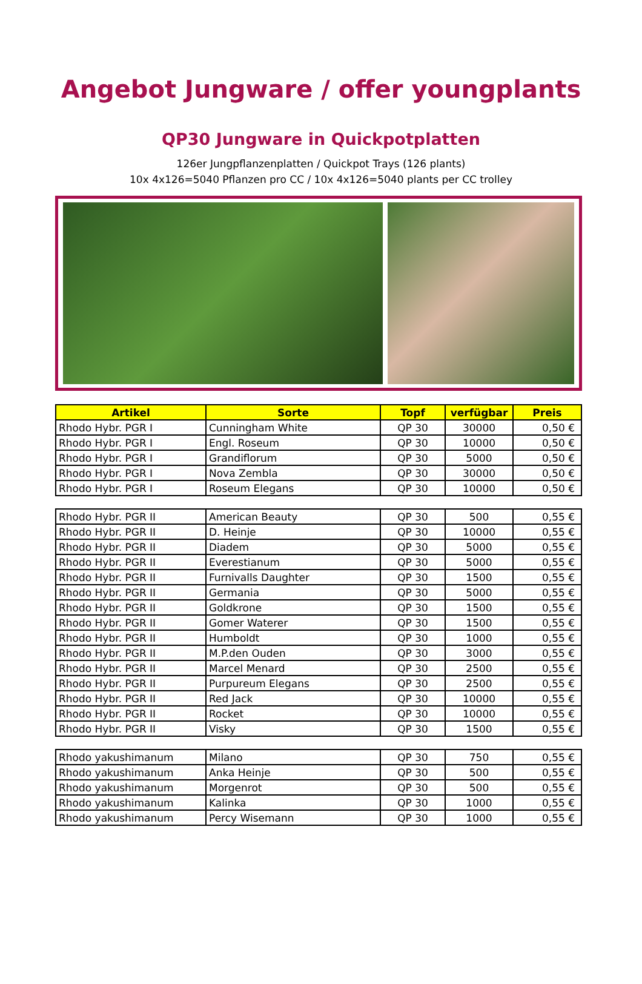Angebot Jungware / offer youngplants
QP30 Jungware in Quickpotplatten
126er Jungpflanzenplatten / Quickpot Trays (126 plants)
10x 4x126=5040 Pflanzen pro CC / 10x 4x126=5040 plants per CC trolley
| Artikel | Sorte | Topf | verfügbar | Preis |
| --- | --- | --- | --- | --- |
| Rhodo Hybr. PGR I | Cunningham White | QP 30 | 30000 | 0,50 € |
| Rhodo Hybr. PGR I | Engl. Roseum | QP 30 | 10000 | 0,50 € |
| Rhodo Hybr. PGR I | Grandiflorum | QP 30 | 5000 | 0,50 € |
| Rhodo Hybr. PGR I | Nova Zembla | QP 30 | 30000 | 0,50 € |
| Rhodo Hybr. PGR I | Roseum Elegans | QP 30 | 10000 | 0,50 € |
| Rhodo Hybr. PGR II | American Beauty | QP 30 | 500 | 0,55 € |
| Rhodo Hybr. PGR II | D. Heinje | QP 30 | 10000 | 0,55 € |
| Rhodo Hybr. PGR II | Diadem | QP 30 | 5000 | 0,55 € |
| Rhodo Hybr. PGR II | Everestianum | QP 30 | 5000 | 0,55 € |
| Rhodo Hybr. PGR II | Furnivalls Daughter | QP 30 | 1500 | 0,55 € |
| Rhodo Hybr. PGR II | Germania | QP 30 | 5000 | 0,55 € |
| Rhodo Hybr. PGR II | Goldkrone | QP 30 | 1500 | 0,55 € |
| Rhodo Hybr. PGR II | Gomer Waterer | QP 30 | 1500 | 0,55 € |
| Rhodo Hybr. PGR II | Humboldt | QP 30 | 1000 | 0,55 € |
| Rhodo Hybr. PGR II | M.P.den Ouden | QP 30 | 3000 | 0,55 € |
| Rhodo Hybr. PGR II | Marcel Menard | QP 30 | 2500 | 0,55 € |
| Rhodo Hybr. PGR II | Purpureum Elegans | QP 30 | 2500 | 0,55 € |
| Rhodo Hybr. PGR II | Red Jack | QP 30 | 10000 | 0,55 € |
| Rhodo Hybr. PGR II | Rocket | QP 30 | 10000 | 0,55 € |
| Rhodo Hybr. PGR II | Visky | QP 30 | 1500 | 0,55 € |
| Rhodo yakushimanum | Milano | QP 30 | 750 | 0,55 € |
| Rhodo yakushimanum | Anka Heinje | QP 30 | 500 | 0,55 € |
| Rhodo yakushimanum | Morgenrot | QP 30 | 500 | 0,55 € |
| Rhodo yakushimanum | Kalinka | QP 30 | 1000 | 0,55 € |
| Rhodo yakushimanum | Percy Wisemann | QP 30 | 1000 | 0,55 € |